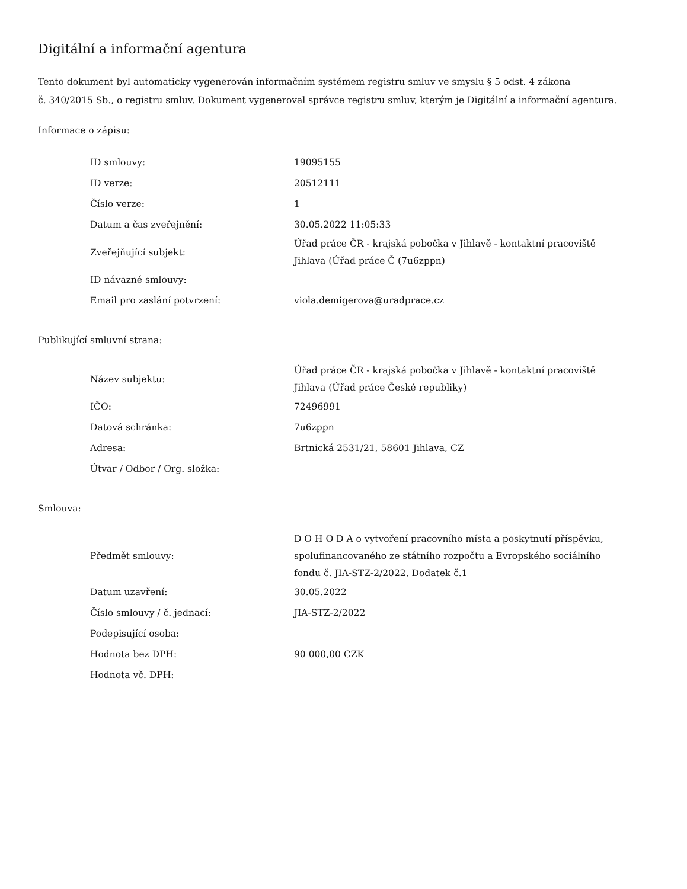Digitální a informační agentura
Tento dokument byl automaticky vygenerován informačním systémem registru smluv ve smyslu § 5 odst. 4 zákona
č. 340/2015 Sb., o registru smluv. Dokument vygeneroval správce registru smluv, kterým je Digitální a informační agentura.
Informace o zápisu:
| ID smlouvy: | 19095155 |
| ID verze: | 20512111 |
| Číslo verze: | 1 |
| Datum a čas zveřejnění: | 30.05.2022 11:05:33 |
| Zveřejňující subjekt: | Úřad práce ČR - krajská pobočka v Jihlavě - kontaktní pracoviště Jihlava (Úřad práce Č (7u6zppn) |
| ID návazné smlouvy: | |
| Email pro zaslání potvrzení: | viola.demigerova@uradprace.cz |
Publikující smluvní strana:
| Název subjektu: | Úřad práce ČR - krajská pobočka v Jihlavě - kontaktní pracoviště Jihlava (Úřad práce České republiky) |
| IČO: | 72496991 |
| Datová schránka: | 7u6zppn |
| Adresa: | Brtnická 2531/21, 58601 Jihlava, CZ |
| Útvar / Odbor / Org. složka: | |
Smlouva:
| Předmět smlouvy: | D O H O D A o vytvoření pracovního místa a poskytnutí příspěvku, spolufinancovaného ze státního rozpočtu a Evropského sociálního fondu č. JIA-STZ-2/2022, Dodatek č.1 |
| Datum uzavření: | 30.05.2022 |
| Číslo smlouvy / č. jednací: | JIA-STZ-2/2022 |
| Podepisující osoba: | |
| Hodnota bez DPH: | 90 000,00 CZK |
| Hodnota vč. DPH: | |